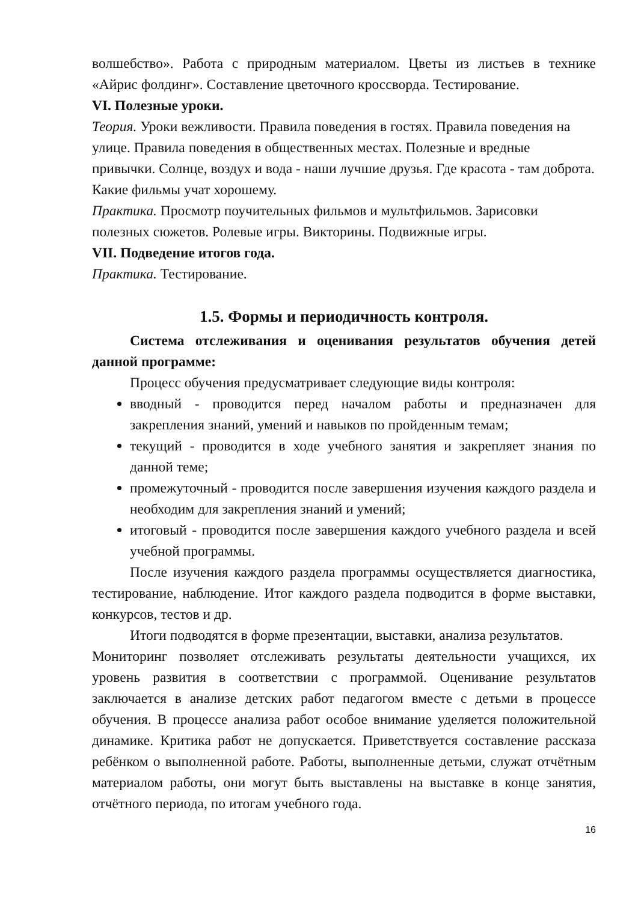волшебство». Работа с природным материалом. Цветы из листьев в технике «Айрис фолдинг». Составление цветочного кроссворда. Тестирование.
VI. Полезные уроки.
Теория. Уроки вежливости. Правила поведения в гостях. Правила поведения на улице. Правила поведения в общественных местах. Полезные и вредные привычки. Солнце, воздух и вода - наши лучшие друзья. Где красота - там доброта. Какие фильмы учат хорошему.
Практика. Просмотр поучительных фильмов и мультфильмов. Зарисовки полезных сюжетов. Ролевые игры. Викторины. Подвижные игры.
VII. Подведение итогов года.
Практика. Тестирование.
1.5. Формы и периодичность контроля.
Система отслеживания и оценивания результатов обучения детей данной программе:
Процесс обучения предусматривает следующие виды контроля:
вводный - проводится перед началом работы и предназначен для закрепления знаний, умений и навыков по пройденным темам;
текущий - проводится в ходе учебного занятия и закрепляет знания по данной теме;
промежуточный - проводится после завершения изучения каждого раздела и необходим для закрепления знаний и умений;
итоговый - проводится после завершения каждого учебного раздела и всей учебной программы.
После изучения каждого раздела программы осуществляется диагностика, тестирование, наблюдение. Итог каждого раздела подводится в форме выставки, конкурсов, тестов и др.
Итоги подводятся в форме презентации, выставки, анализа результатов.
Мониторинг позволяет отслеживать результаты деятельности учащихся, их уровень развития в соответствии с программой. Оценивание результатов заключается в анализе детских работ педагогом вместе с детьми в процессе обучения. В процессе анализа работ особое внимание уделяется положительной динамике. Критика работ не допускается. Приветствуется составление рассказа ребёнком о выполненной работе. Работы, выполненные детьми, служат отчётным материалом работы, они могут быть выставлены на выставке в конце занятия, отчётного периода, по итогам учебного года.
16